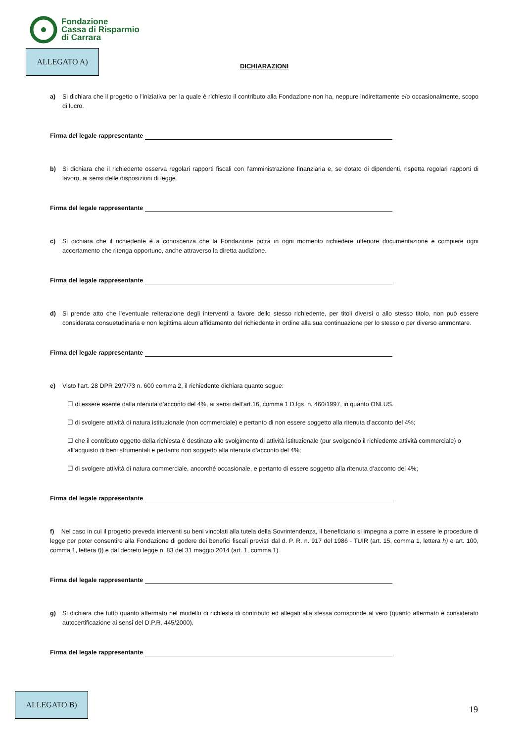Fondazione
Cassa di Risparmio
di Carrara
ALLEGATO A)
DICHIARAZIONI
a) Si dichiara che il progetto o l’iniziativa per la quale è richiesto il contributo alla Fondazione non ha, neppure indirettamente e/o occasionalmente, scopo di lucro.
Firma del legale rappresentante
b) Si dichiara che il richiedente osserva regolari rapporti fiscali con l’amministrazione finanziaria e, se dotato di dipendenti, rispetta regolari rapporti di lavoro, ai sensi delle disposizioni di legge.
Firma del legale rappresentante
c) Si dichiara che il richiedente è a conoscenza che la Fondazione potrà in ogni momento richiedere ulteriore documentazione e compiere ogni accertamento che ritenga opportuno, anche attraverso la diretta audizione.
Firma del legale rappresentante
d) Si prende atto che l’eventuale reiterazione degli interventi a favore dello stesso richiedente, per titoli diversi o allo stesso titolo, non può essere considerata consuetudinaria e non legittima alcun affidamento del richiedente in ordine alla sua continuazione per lo stesso o per diverso ammontare.
Firma del legale rappresentante
e) Visto l’art. 28 DPR 29/7/73 n. 600 comma 2, il richiedente dichiara quanto segue:
☐ di essere esente dalla ritenuta d’acconto del 4%, ai sensi dell’art.16, comma 1 D.lgs. n. 460/1997, in quanto ONLUS.
☐ di svolgere attività di natura istituzionale (non commerciale) e pertanto di non essere soggetto alla ritenuta d’acconto del 4%;
☐ che il contributo oggetto della richiesta è destinato allo svolgimento di attività istituzionale (pur svolgendo il richiedente attività commerciale) o all’acquisto di beni strumentali e pertanto non soggetto alla ritenuta d’acconto del 4%;
☐ di svolgere attività di natura commerciale, ancorché occasionale, e pertanto di essere soggetto alla ritenuta d’acconto del 4%;
Firma del legale rappresentante
f) Nel caso in cui il progetto preveda interventi su beni vincolati alla tutela della Sovrintendenza, il beneficiario si impegna a porre in essere le procedure di legge per poter consentire alla Fondazione di godere dei benefici fiscali previsti dal d. P. R. n. 917 del 1986 - TUIR (art. 15, comma 1, lettera h) e art. 100, comma 1, lettera f)) e dal decreto legge n. 83 del 31 maggio 2014 (art. 1, comma 1).
Firma del legale rappresentante
g) Si dichiara che tutto quanto affermato nel modello di richiesta di contributo ed allegati alla stessa corrisponde al vero (quanto affermato è considerato autocertificazione ai sensi del D.P.R. 445/2000).
Firma del legale rappresentante
ALLEGATO B)
19